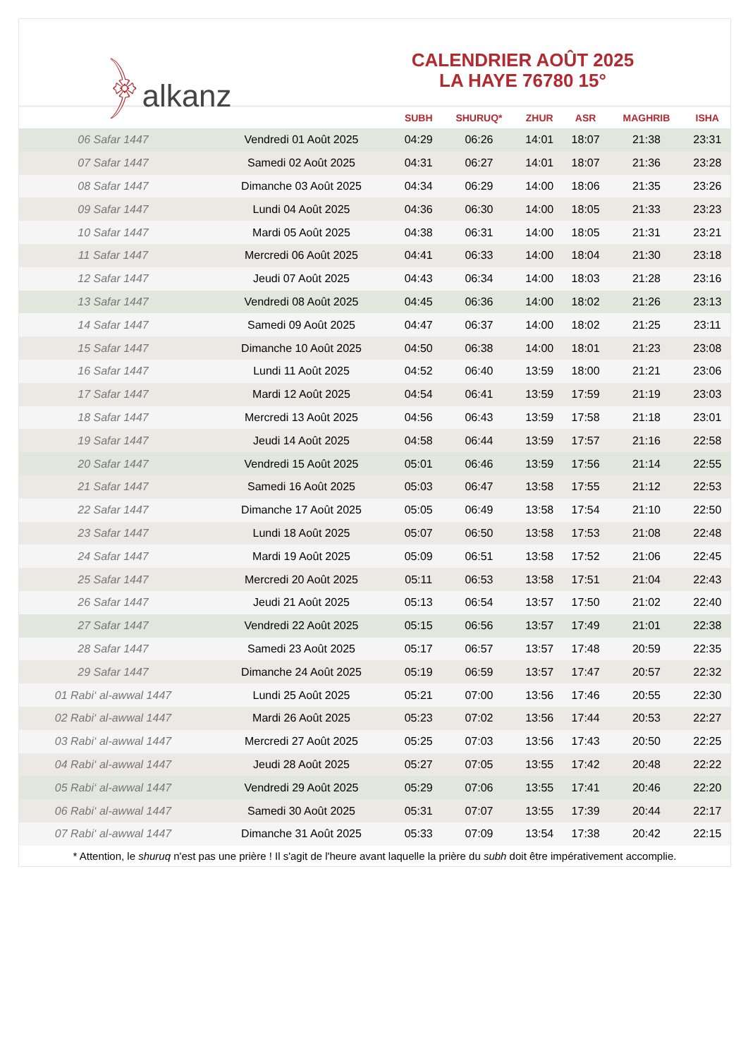﴿alkanz
CALENDRIER AOÛT 2025
LA HAYE 76780 15°
| | | SUBH | SHURUQ* | ZHUR | ASR | MAGHRIB | ISHA |
| --- | --- | --- | --- | --- | --- | --- | --- |
| 06 Safar 1447 | Vendredi 01 Août 2025 | 04:29 | 06:26 | 14:01 | 18:07 | 21:38 | 23:31 |
| 07 Safar 1447 | Samedi 02 Août 2025 | 04:31 | 06:27 | 14:01 | 18:07 | 21:36 | 23:28 |
| 08 Safar 1447 | Dimanche 03 Août 2025 | 04:34 | 06:29 | 14:00 | 18:06 | 21:35 | 23:26 |
| 09 Safar 1447 | Lundi 04 Août 2025 | 04:36 | 06:30 | 14:00 | 18:05 | 21:33 | 23:23 |
| 10 Safar 1447 | Mardi 05 Août 2025 | 04:38 | 06:31 | 14:00 | 18:05 | 21:31 | 23:21 |
| 11 Safar 1447 | Mercredi 06 Août 2025 | 04:41 | 06:33 | 14:00 | 18:04 | 21:30 | 23:18 |
| 12 Safar 1447 | Jeudi 07 Août 2025 | 04:43 | 06:34 | 14:00 | 18:03 | 21:28 | 23:16 |
| 13 Safar 1447 | Vendredi 08 Août 2025 | 04:45 | 06:36 | 14:00 | 18:02 | 21:26 | 23:13 |
| 14 Safar 1447 | Samedi 09 Août 2025 | 04:47 | 06:37 | 14:00 | 18:02 | 21:25 | 23:11 |
| 15 Safar 1447 | Dimanche 10 Août 2025 | 04:50 | 06:38 | 14:00 | 18:01 | 21:23 | 23:08 |
| 16 Safar 1447 | Lundi 11 Août 2025 | 04:52 | 06:40 | 13:59 | 18:00 | 21:21 | 23:06 |
| 17 Safar 1447 | Mardi 12 Août 2025 | 04:54 | 06:41 | 13:59 | 17:59 | 21:19 | 23:03 |
| 18 Safar 1447 | Mercredi 13 Août 2025 | 04:56 | 06:43 | 13:59 | 17:58 | 21:18 | 23:01 |
| 19 Safar 1447 | Jeudi 14 Août 2025 | 04:58 | 06:44 | 13:59 | 17:57 | 21:16 | 22:58 |
| 20 Safar 1447 | Vendredi 15 Août 2025 | 05:01 | 06:46 | 13:59 | 17:56 | 21:14 | 22:55 |
| 21 Safar 1447 | Samedi 16 Août 2025 | 05:03 | 06:47 | 13:58 | 17:55 | 21:12 | 22:53 |
| 22 Safar 1447 | Dimanche 17 Août 2025 | 05:05 | 06:49 | 13:58 | 17:54 | 21:10 | 22:50 |
| 23 Safar 1447 | Lundi 18 Août 2025 | 05:07 | 06:50 | 13:58 | 17:53 | 21:08 | 22:48 |
| 24 Safar 1447 | Mardi 19 Août 2025 | 05:09 | 06:51 | 13:58 | 17:52 | 21:06 | 22:45 |
| 25 Safar 1447 | Mercredi 20 Août 2025 | 05:11 | 06:53 | 13:58 | 17:51 | 21:04 | 22:43 |
| 26 Safar 1447 | Jeudi 21 Août 2025 | 05:13 | 06:54 | 13:57 | 17:50 | 21:02 | 22:40 |
| 27 Safar 1447 | Vendredi 22 Août 2025 | 05:15 | 06:56 | 13:57 | 17:49 | 21:01 | 22:38 |
| 28 Safar 1447 | Samedi 23 Août 2025 | 05:17 | 06:57 | 13:57 | 17:48 | 20:59 | 22:35 |
| 29 Safar 1447 | Dimanche 24 Août 2025 | 05:19 | 06:59 | 13:57 | 17:47 | 20:57 | 22:32 |
| 01 Rabi‘ al-awwal 1447 | Lundi 25 Août 2025 | 05:21 | 07:00 | 13:56 | 17:46 | 20:55 | 22:30 |
| 02 Rabi‘ al-awwal 1447 | Mardi 26 Août 2025 | 05:23 | 07:02 | 13:56 | 17:44 | 20:53 | 22:27 |
| 03 Rabi‘ al-awwal 1447 | Mercredi 27 Août 2025 | 05:25 | 07:03 | 13:56 | 17:43 | 20:50 | 22:25 |
| 04 Rabi‘ al-awwal 1447 | Jeudi 28 Août 2025 | 05:27 | 07:05 | 13:55 | 17:42 | 20:48 | 22:22 |
| 05 Rabi‘ al-awwal 1447 | Vendredi 29 Août 2025 | 05:29 | 07:06 | 13:55 | 17:41 | 20:46 | 22:20 |
| 06 Rabi‘ al-awwal 1447 | Samedi 30 Août 2025 | 05:31 | 07:07 | 13:55 | 17:39 | 20:44 | 22:17 |
| 07 Rabi‘ al-awwal 1447 | Dimanche 31 Août 2025 | 05:33 | 07:09 | 13:54 | 17:38 | 20:42 | 22:15 |
* Attention, le shuruq n'est pas une prière ! Il s'agit de l'heure avant laquelle la prière du subh doit être impérativement accomplie.